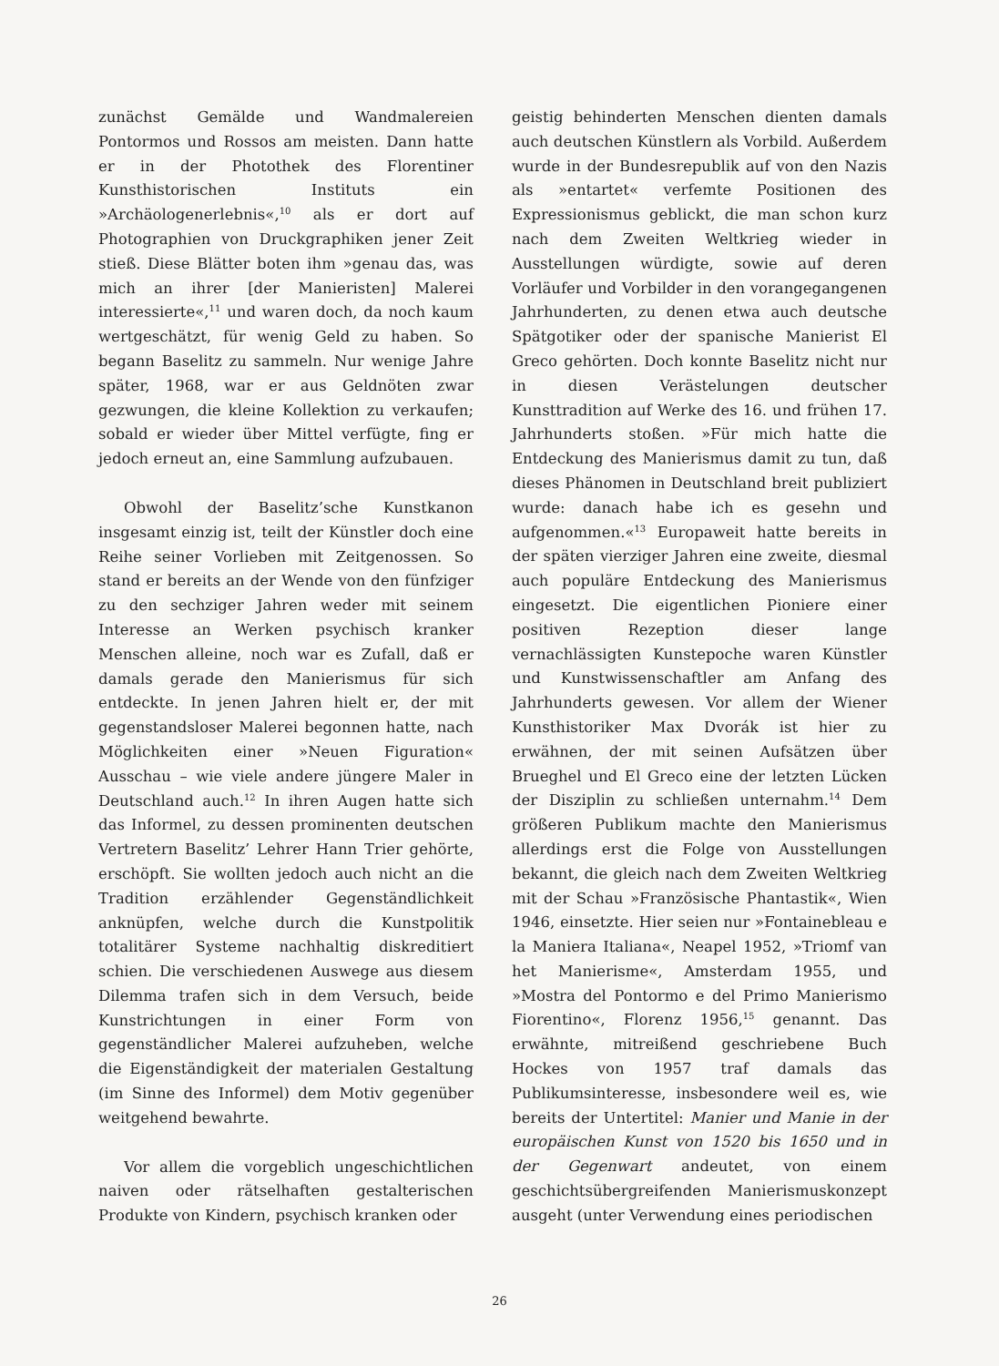zunächst Gemälde und Wandmalereien Pontormos und Rossos am meisten. Dann hatte er in der Photothek des Florentiner Kunsthistorischen Instituts ein »Archäologenerlebnis«,<sup>10</sup> als er dort auf Photographien von Druckgraphiken jener Zeit stieß. Diese Blätter boten ihm »genau das, was mich an ihrer [der Manieristen] Malerei interessierte«,<sup>11</sup> und waren doch, da noch kaum wertgeschätzt, für wenig Geld zu haben. So begann Baselitz zu sammeln. Nur wenige Jahre später, 1968, war er aus Geldnöten zwar gezwungen, die kleine Kollektion zu verkaufen; sobald er wieder über Mittel verfügte, fing er jedoch erneut an, eine Sammlung aufzubauen.
Obwohl der Baselitz’sche Kunstkanon insgesamt einzig ist, teilt der Künstler doch eine Reihe seiner Vorlieben mit Zeitgenossen. So stand er bereits an der Wende von den fünfziger zu den sechziger Jahren weder mit seinem Interesse an Werken psychisch kranker Menschen alleine, noch war es Zufall, daß er damals gerade den Manierismus für sich entdeckte. In jenen Jahren hielt er, der mit gegenstandsloser Malerei begonnen hatte, nach Möglichkeiten einer »Neuen Figuration« Ausschau – wie viele andere jüngere Maler in Deutschland auch.<sup>12</sup> In ihren Augen hatte sich das Informel, zu dessen prominenten deutschen Vertretern Baselitz’ Lehrer Hann Trier gehörte, erschöpft. Sie wollten jedoch auch nicht an die Tradition erzählender Gegenständlichkeit anknüpfen, welche durch die Kunstpolitik totalitärer Systeme nachhaltig diskreditiert schien. Die verschiedenen Auswege aus diesem Dilemma trafen sich in dem Versuch, beide Kunstrichtungen in einer Form von gegenständlicher Malerei aufzuheben, welche die Eigenständigkeit der materialen Gestaltung (im Sinne des Informel) dem Motiv gegenüber weitgehend bewahrte.
Vor allem die vorgeblich ungeschichtlichen naiven oder rätselhaften gestalterischen Produkte von Kindern, psychisch kranken oder
geistig behinderten Menschen dienten damals auch deutschen Künstlern als Vorbild. Außerdem wurde in der Bundesrepublik auf von den Nazis als »entartet« verfemte Positionen des Expressionismus geblickt, die man schon kurz nach dem Zweiten Weltkrieg wieder in Ausstellungen würdigte, sowie auf deren Vorläufer und Vorbilder in den vorangegangenen Jahrhunderten, zu denen etwa auch deutsche Spätgotiker oder der spanische Manierist El Greco gehörten. Doch konnte Baselitz nicht nur in diesen Verästelungen deutscher Kunsttradition auf Werke des 16. und frühen 17. Jahrhunderts stoßen. »Für mich hatte die Entdeckung des Manierismus damit zu tun, daß dieses Phänomen in Deutschland breit publiziert wurde: danach habe ich es gesehn und aufgenommen.«<sup>13</sup> Europaweit hatte bereits in der späten vierziger Jahren eine zweite, diesmal auch populäre Entdeckung des Manierismus eingesetzt. Die eigentlichen Pioniere einer positiven Rezeption dieser lange vernachlässigten Kunstepoche waren Künstler und Kunstwissenschaftler am Anfang des Jahrhunderts gewesen. Vor allem der Wiener Kunsthistoriker Max Dvorák ist hier zu erwähnen, der mit seinen Aufsätzen über Brueghel und El Greco eine der letzten Lücken der Disziplin zu schließen unternahm.<sup>14</sup> Dem größeren Publikum machte den Manierismus allerdings erst die Folge von Ausstellungen bekannt, die gleich nach dem Zweiten Weltkrieg mit der Schau »Französische Phantastik«, Wien 1946, einsetzte. Hier seien nur »Fontainebleau e la Maniera Italiana«, Neapel 1952, »Triomf van het Manierisme«, Amsterdam 1955, und »Mostra del Pontormo e del Primo Manierismo Fiorentino«, Florenz 1956,<sup>15</sup> genannt. Das erwähnte, mitreißend geschriebene Buch Hockes von 1957 traf damals das Publikumsinteresse, insbesondere weil es, wie bereits der Untertitel: Manier und Manie in der europäischen Kunst von 1520 bis 1650 und in der Gegenwart andeutet, von einem geschichtsübergreifenden Manierismuskonzept ausgeht (unter Verwendung eines periodischen
26